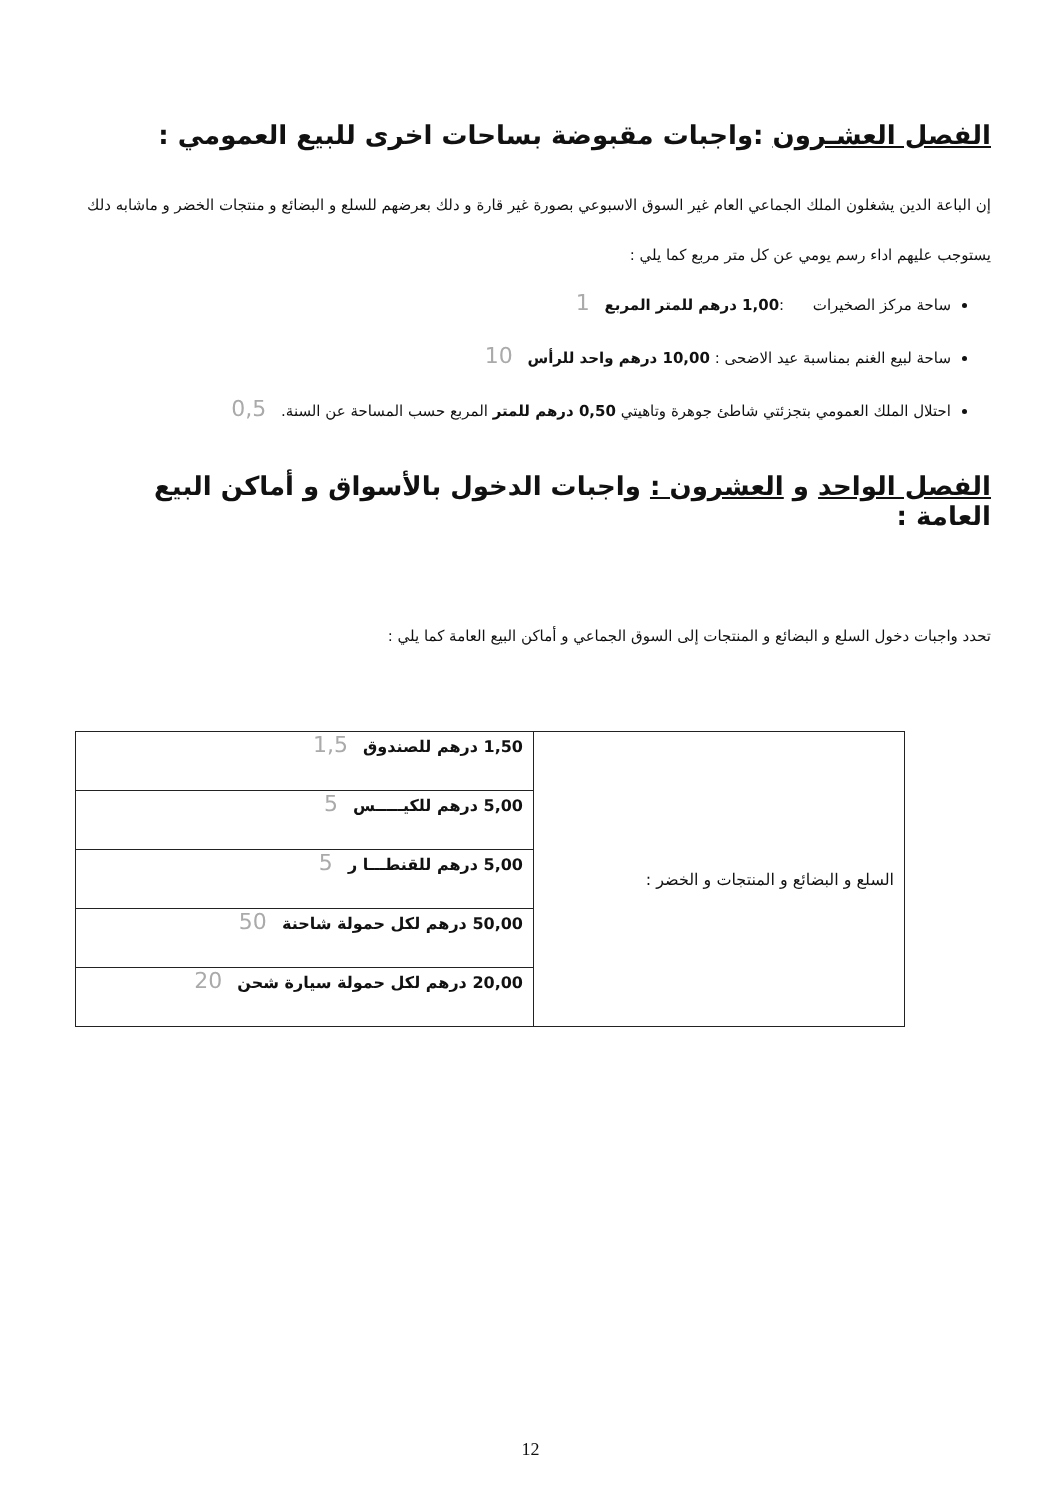الفصل العشـرون :واجبات مقبوضة بساحات اخرى للبيع العمومي :
إن الباعة الدين يشغلون الملك الجماعي العام غير السوق الاسبوعي بصورة غير قارة و دلك بعرضهم للسلع و البضائع و منتجات الخضر و ماشابه دلك يستوجب عليهم اداء رسم يومي عن كل متر مربع كما يلي :
ساحة مركز الصخيرات :1,00 درهم للمتر المربع 1
ساحة لبيع الغنم بمناسبة عيد الاضحى : 10,00 درهم واحد للرأس 10
احتلال الملك العمومي بتجزئتي شاطئ جوهرة وتاهيتي 0,50 درهم للمتر المربع حسب المساحة عن السنة. 0,5
الفصل الواحد و العشرون : واجبات الدخول بالأسواق و أماكن البيع العامة :
تحدد واجبات دخول السلع و البضائع و المنتجات إلى السوق الجماعي و أماكن البيع العامة كما يلي :
| السلع و البضائع و المنتجات و الخضر : | 1,50 درهم للصندوق 1,5 |
| | 5,00 درهم للكيـــــس 5 |
| | 5,00 درهم للقنطـــا ر 5 |
| | 50,00 درهم لكل حمولة شاحنة 50 |
| | 20,00 درهم لكل حمولة سيارة شحن 20 |
12